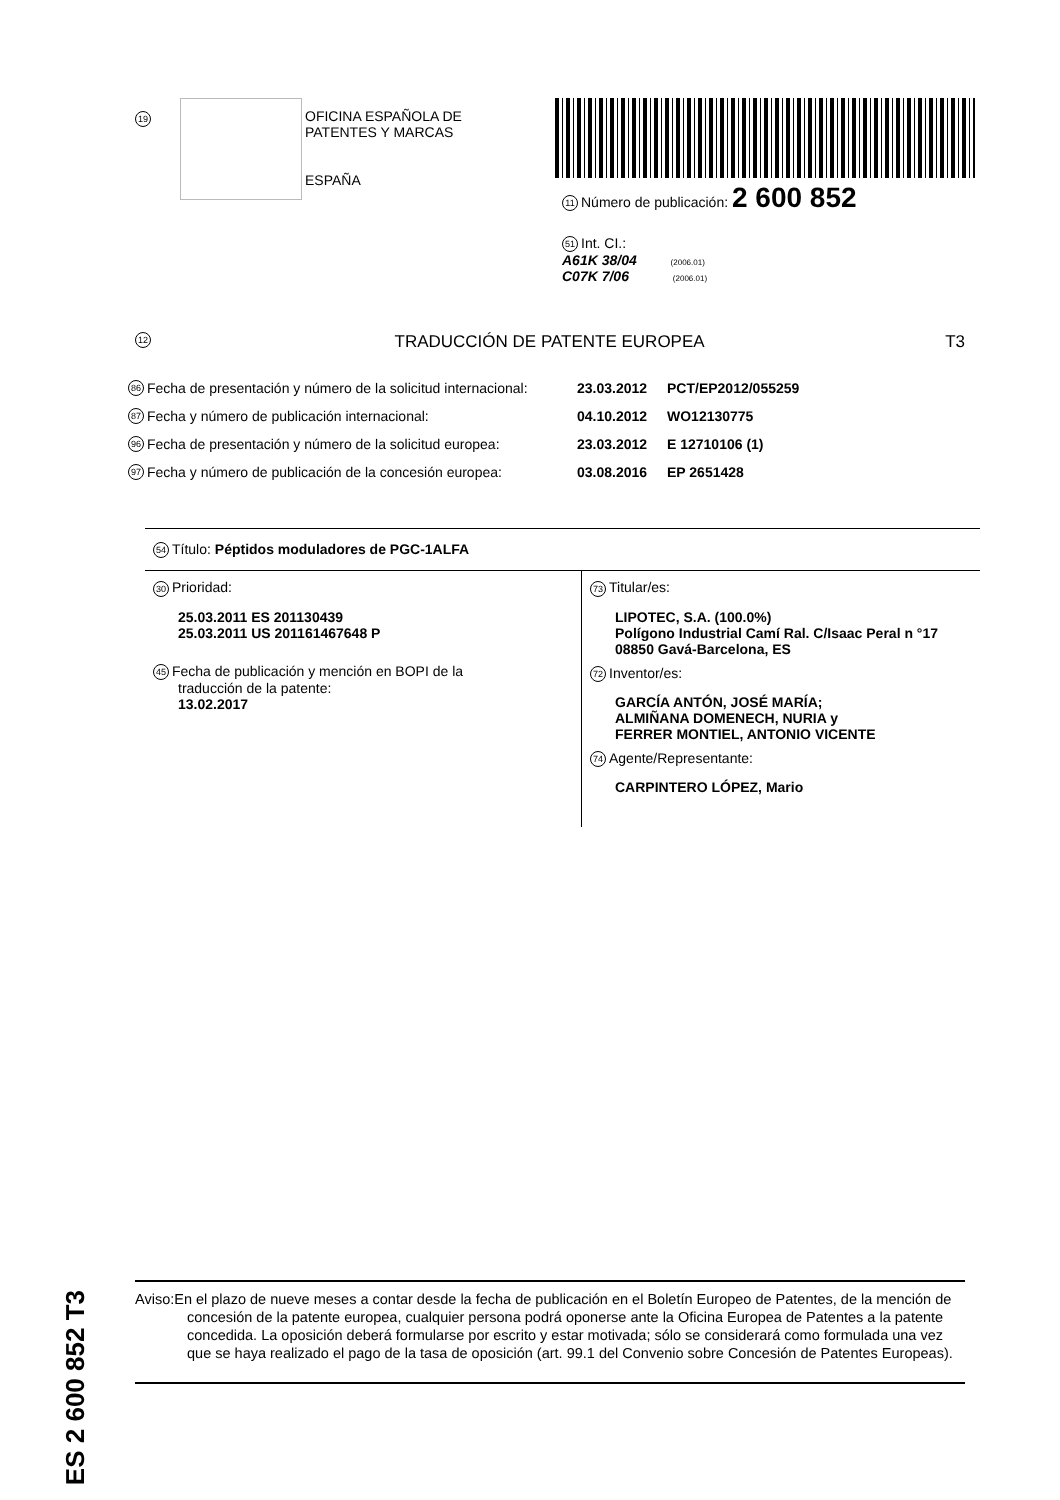19
OFICINA ESPAÑOLA DE
PATENTES Y MARCAS
ESPAÑA
11 Número de publicación: 2 600 852
51 Int. CI.:
A61K 38/04 (2006.01)
C07K 7/06 (2006.01)
12 TRADUCCIÓN DE PATENTE EUROPEA T3
86 Fecha de presentación y número de la solicitud internacional: 23.03.2012 PCT/EP2012/055259
87 Fecha y número de publicación internacional: 04.10.2012 WO12130775
96 Fecha de presentación y número de la solicitud europea: 23.03.2012 E 12710106 (1)
97 Fecha y número de publicación de la concesión europea: 03.08.2016 EP 2651428
54 Título: Péptidos moduladores de PGC-1ALFA
30 Prioridad:
25.03.2011 ES 201130439
25.03.2011 US 201161467648 P
45 Fecha de publicación y mención en BOPI de la
traducción de la patente:
13.02.2017
73 Titular/es:
LIPOTEC, S.A. (100.0%)
Polígono Industrial Camí Ral. C/Isaac Peral n °17
08850 Gavá-Barcelona, ES
72 Inventor/es:
GARCÍA ANTÓN, JOSÉ MARÍA;
ALMIÑANA DOMENECH, NURIA y
FERRER MONTIEL, ANTONIO VICENTE
74 Agente/Representante:
CARPINTERO LÓPEZ, Mario
ES 2 600 852 T3
Aviso:En el plazo de nueve meses a contar desde la fecha de publicación en el Boletín Europeo de Patentes, de la mención de concesión de la patente europea, cualquier persona podrá oponerse ante la Oficina Europea de Patentes a la patente concedida. La oposición deberá formularse por escrito y estar motivada; sólo se considerará como formulada una vez que se haya realizado el pago de la tasa de oposición (art. 99.1 del Convenio sobre Concesión de Patentes Europeas).